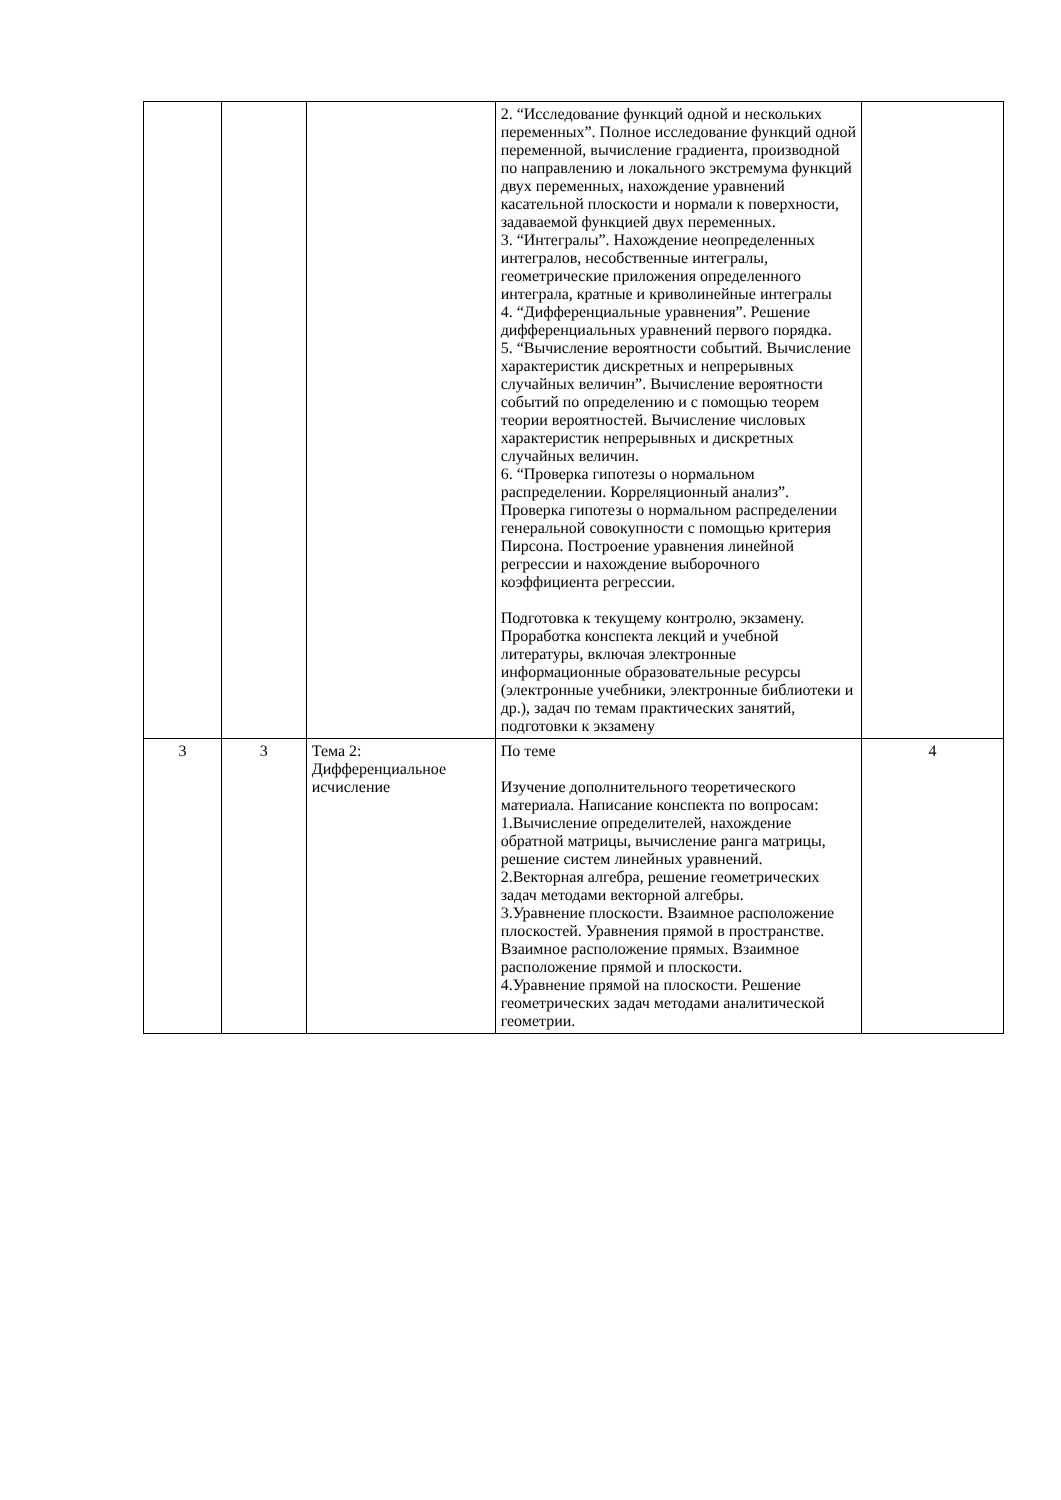| | | | 2. “Исследование функций одной и нескольких переменных”. Полное исследование функций одной переменной, вычисление градиента, производной по направлению и локального экстремума функций двух переменных, нахождение уравнений касательной плоскости и нормали к поверхности, задаваемой функцией двух переменных. 3. “Интегралы”. Нахождение неопределенных интегралов, несобственные интегралы, геометрические приложения определенного интеграла, кратные и криволинейные интегралы 4. “Дифференциальные уравнения”. Решение дифференциальных уравнений первого порядка. 5. “Вычисление вероятности событий. Вычисление характеристик дискретных и непрерывных случайных величин”. Вычисление вероятности событий по определению и с помощью теорем теории вероятностей. Вычисление числовых характеристик непрерывных и дискретных случайных величин. 6. “Проверка гипотезы о нормальном распределении. Корреляционный анализ”. Проверка гипотезы о нормальном распределении генеральной совокупности с помощью критерия Пирсона. Построение уравнения линейной регрессии и нахождение выборочного коэффициента регрессии. Подготовка к текущему контролю, экзамену. Проработка конспекта лекций и учебной литературы, включая электронные информационные образовательные ресурсы (электронные учебники, электронные библиотеки и др.), задач по темам практических занятий, подготовки к экзамену | |
| 3 | 3 | Тема 2: Дифференциальное исчисление | По теме Изучение дополнительного теоретического материала. Написание конспекта по вопросам: 1.Вычисление определителей, нахождение обратной матрицы, вычисление ранга матрицы, решение систем линейных уравнений. 2.Векторная алгебра, решение геометрических задач методами векторной алгебры. 3.Уравнение плоскости. Взаимное расположение плоскостей. Уравнения прямой в пространстве. Взаимное расположение прямых. Взаимное расположение прямой и плоскости. 4.Уравнение прямой на плоскости. Решение геометрических задач методами аналитической геометрии. | 4 |